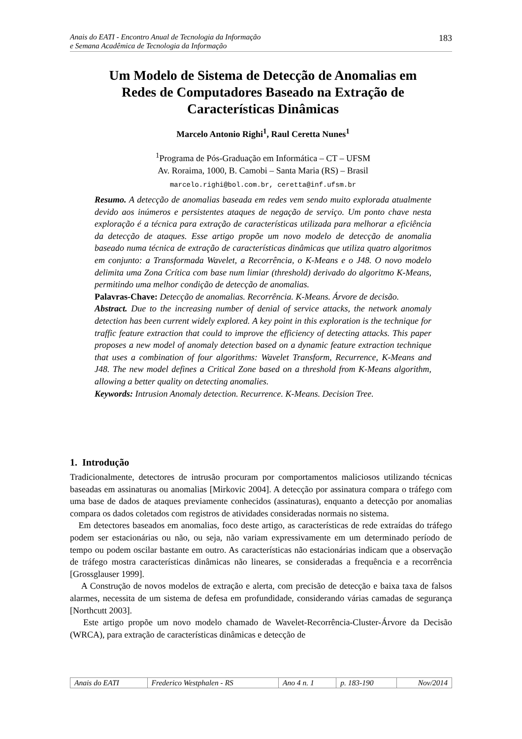Anais do EATI - Encontro Anual de Tecnologia da Informação
e Semana Acadêmica de Tecnologia da Informação
183
Um Modelo de Sistema de Detecção de Anomalias em
Redes de Computadores Baseado na Extração de
Características Dinâmicas
Marcelo Antonio Righi<sup>1</sup>, Raul Ceretta Nunes<sup>1</sup>
<sup>1</sup> Programa de Pós-Graduação em Informática – CT – UFSM
Av. Roraima, 1000, B. Camobi – Santa Maria (RS) – Brasil
marcelo.righi@bol.com.br, ceretta@inf.ufsm.br
Resumo. A detecção de anomalias baseada em redes vem sendo muito explorada atualmente devido aos inúmeros e persistentes ataques de negação de serviço. Um ponto chave nesta exploração é a técnica para extração de características utilizada para melhorar a eficiência da detecção de ataques. Esse artigo propõe um novo modelo de detecção de anomalia baseado numa técnica de extração de características dinâmicas que utiliza quatro algoritmos em conjunto: a Transformada Wavelet, a Recorrência, o K-Means e o J48. O novo modelo delimita uma Zona Crítica com base num limiar (threshold) derivado do algoritmo K-Means, permitindo uma melhor condição de detecção de anomalias.
Palavras-Chave: Detecção de anomalias. Recorrência. K-Means. Árvore de decisão.
Abstract. Due to the increasing number of denial of service attacks, the network anomaly detection has been current widely explored. A key point in this exploration is the technique for traffic feature extraction that could to improve the efficiency of detecting attacks. This paper proposes a new model of anomaly detection based on a dynamic feature extraction technique that uses a combination of four algorithms: Wavelet Transform, Recurrence, K-Means and J48. The new model defines a Critical Zone based on a threshold from K-Means algorithm, allowing a better quality on detecting anomalies.
Keywords: Intrusion Anomaly detection. Recurrence. K-Means. Decision Tree.
1. Introdução
Tradicionalmente, detectores de intrusão procuram por comportamentos maliciosos utilizando técnicas baseadas em assinaturas ou anomalias [Mirkovic 2004]. A detecção por assinatura compara o tráfego com uma base de dados de ataques previamente conhecidos (assinaturas), enquanto a detecção por anomalias compara os dados coletados com registros de atividades consideradas normais no sistema.
Em detectores baseados em anomalias, foco deste artigo, as características de rede extraídas do tráfego podem ser estacionárias ou não, ou seja, não variam expressivamente em um determinado período de tempo ou podem oscilar bastante em outro. As características não estacionárias indicam que a observação de tráfego mostra características dinâmicas não lineares, se consideradas a frequência e a recorrência [Grossglauser 1999].
A Construção de novos modelos de extração e alerta, com precisão de detecção e baixa taxa de falsos alarmes, necessita de um sistema de defesa em profundidade, considerando várias camadas de segurança [Northcutt 2003].
Este artigo propõe um novo modelo chamado de Wavelet-Recorrência-Cluster-Árvore da Decisão (WRCA), para extração de características dinâmicas e detecção de
| Anais do EATI | Frederico Westphalen - RS | Ano 4 n. 1 | p. 183-190 | Nov/2014 |